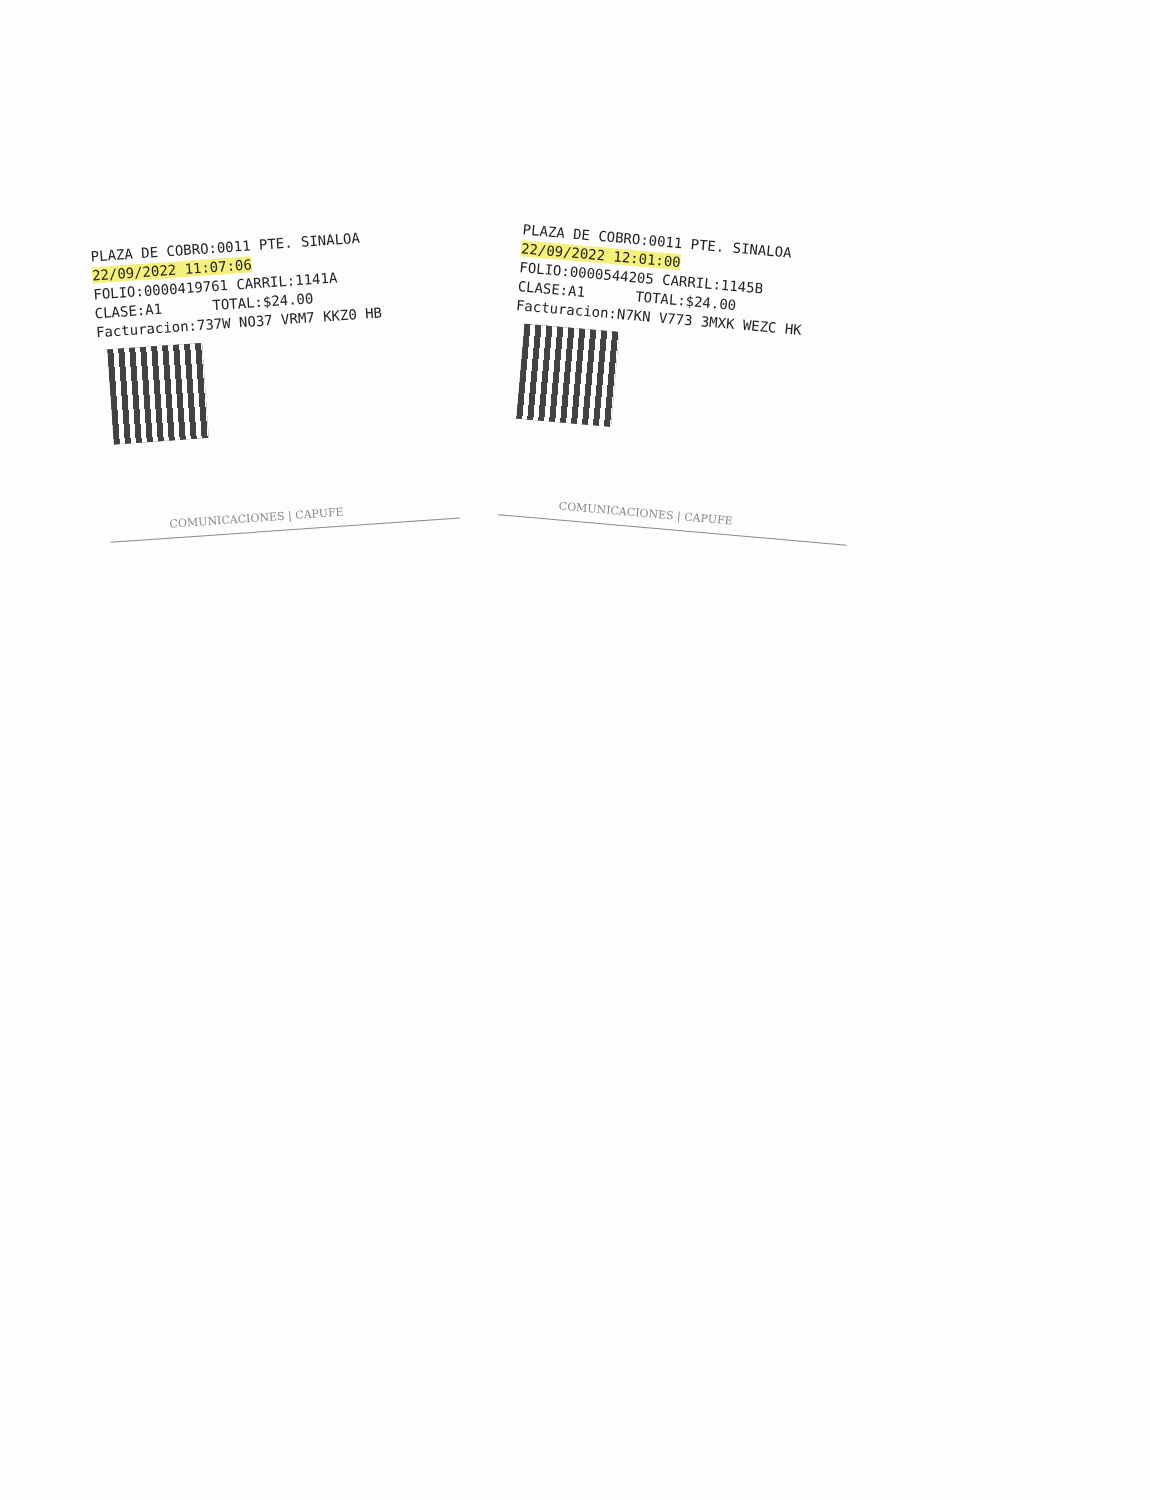PLAZA DE COBRO:0011 PTE. SINALOA
22/09/2022 11:07:06
FOLIO:0000419761 CARRIL:1141A
CLASE:A1 TOTAL:$24.00
Facturacion:737W NO37 VRM7 KKZ0 HB
COMUNICACIONES | CAPUFE
PLAZA DE COBRO:0011 PTE. SINALOA
22/09/2022 12:01:00
FOLIO:0000544205 CARRIL:1145B
CLASE:A1 TOTAL:$24.00
Facturacion:N7KN V773 3MXK WEZC HK
COMUNICACIONES | CAPUFE